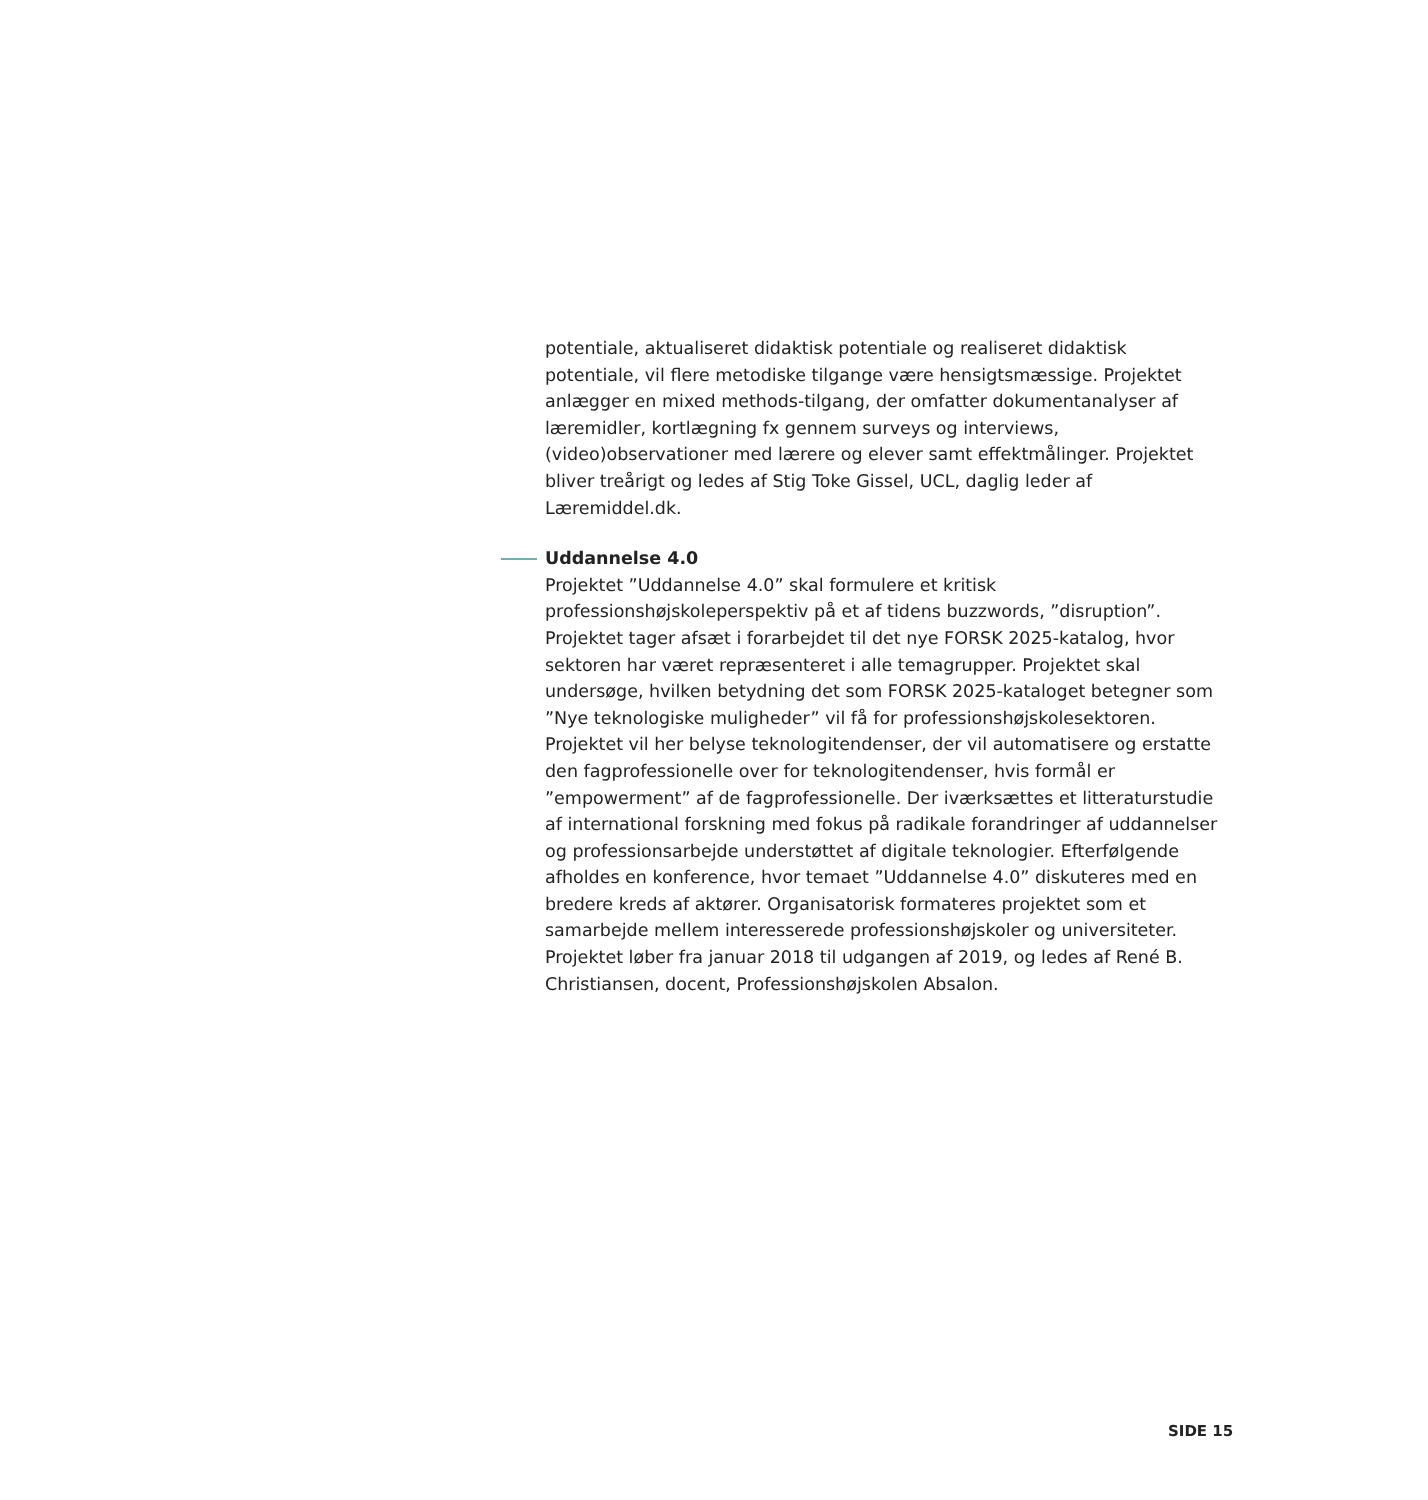potentiale, aktualiseret didaktisk potentiale og realiseret didaktisk potentiale, vil flere metodiske tilgange være hensigtsmæssige. Projektet anlægger en mixed methods-tilgang, der omfatter dokumentanalyser af læremidler, kortlægning fx gennem surveys og interviews, (video)observationer med lærere og elever samt effektmålinger. Projektet bliver treårigt og ledes af Stig Toke Gissel, UCL, daglig leder af Læremiddel.dk.
Uddannelse 4.0
Projektet ”Uddannelse 4.0” skal formulere et kritisk professionshøjskoleperspektiv på et af tidens buzzwords, ”disruption”. Projektet tager afsæt i forarbejdet til det nye FORSK 2025-katalog, hvor sektoren har været repræsenteret i alle temagrupper. Projektet skal undersøge, hvilken betydning det som FORSK 2025-kataloget betegner som ”Nye teknologiske muligheder” vil få for professionshøjskolesektoren. Projektet vil her belyse teknologitendenser, der vil automatisere og erstatte den fagprofessionelle over for teknologitendenser, hvis formål er ”empowerment” af de fagprofessionelle. Der iværksættes et litteraturstudie af international forskning med fokus på radikale forandringer af uddannelser og professionsarbejde understøttet af digitale teknologier. Efterfølgende afholdes en konference, hvor temaet ”Uddannelse 4.0” diskuteres med en bredere kreds af aktører. Organisatorisk formateres projektet som et samarbejde mellem interesserede professionshøjskoler og universiteter. Projektet løber fra januar 2018 til udgangen af 2019, og ledes af René B. Christiansen, docent, Professionshøjskolen Absalon.
SIDE 15